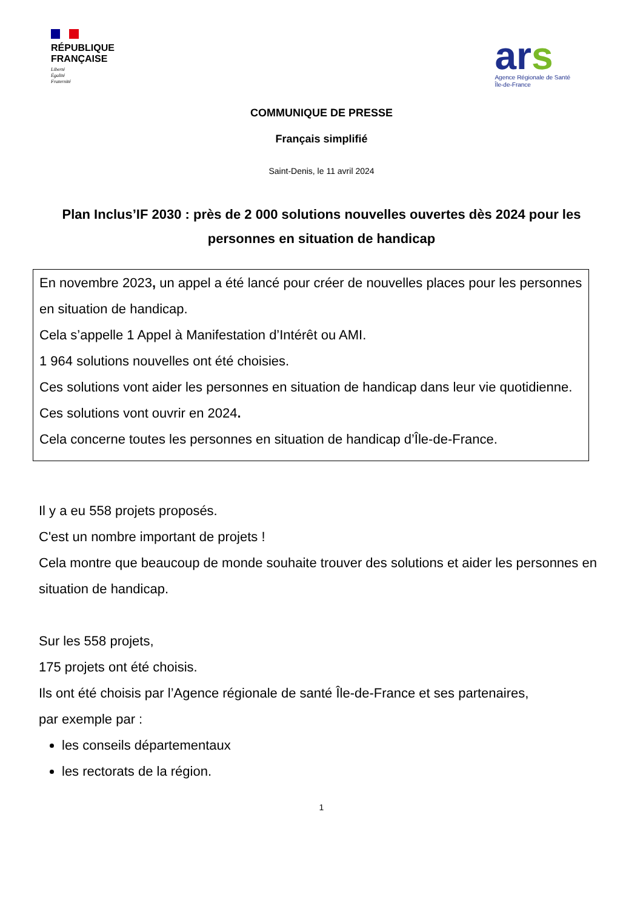RÉPUBLIQUE
FRANÇAISE
Liberté
Égalité
Fraternité
ars
Agence Régionale de Santé
Île-de-France
COMMUNIQUE DE PRESSE
Français simplifié
Saint-Denis, le 11 avril 2024
Plan Inclus’IF 2030 : près de 2 000 solutions nouvelles ouvertes dès 2024 pour les personnes en situation de handicap
En novembre 2023, un appel a été lancé pour créer de nouvelles places pour les personnes en situation de handicap.
Cela s’appelle 1 Appel à Manifestation d’Intérêt ou AMI.
1 964 solutions nouvelles ont été choisies.
Ces solutions vont aider les personnes en situation de handicap dans leur vie quotidienne.
Ces solutions vont ouvrir en 2024.
Cela concerne toutes les personnes en situation de handicap d’Île-de-France.
Il y a eu 558 projets proposés.
C'est un nombre important de projets !
Cela montre que beaucoup de monde souhaite trouver des solutions et aider les personnes en situation de handicap.
Sur les 558 projets,
175 projets ont été choisis.
Ils ont été choisis par l’Agence régionale de santé Île-de-France et ses partenaires,
par exemple par :
les conseils départementaux
les rectorats de la région.
1